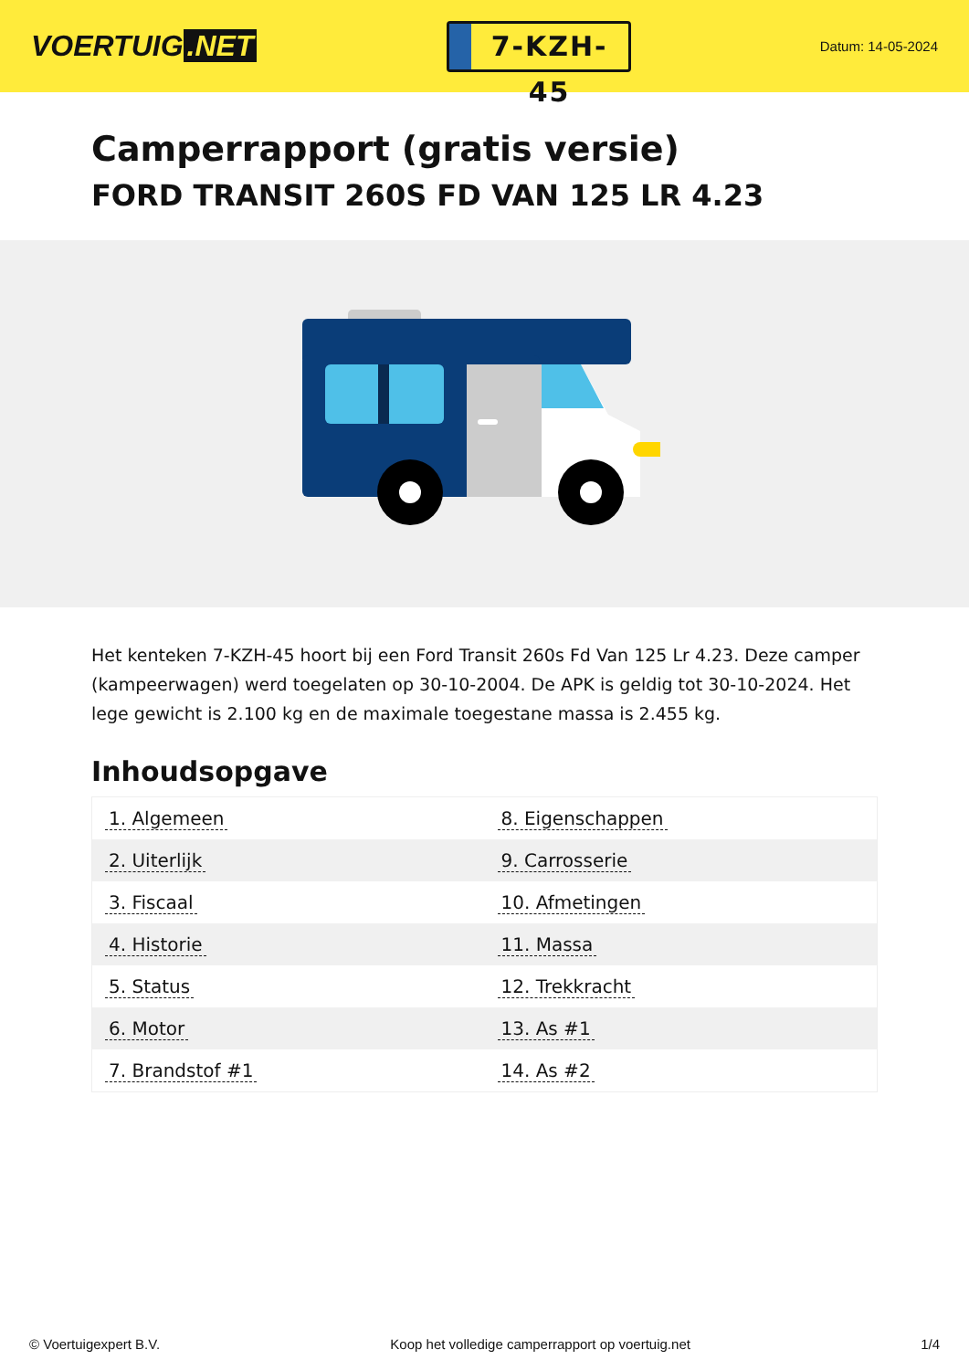VOERTUIG.NET
7-KZH-45
Datum: 14-05-2024
Camperrapport (gratis versie)
FORD TRANSIT 260S FD VAN 125 LR 4.23
Het kenteken 7-KZH-45 hoort bij een Ford Transit 260s Fd Van 125 Lr 4.23. Deze camper (kampeerwagen) werd toegelaten op 30-10-2004. De APK is geldig tot 30-10-2024. Het lege gewicht is 2.100 kg en de maximale toegestane massa is 2.455 kg.
Inhoudsopgave
| 1. Algemeen | 8. Eigenschappen |
| 2. Uiterlijk | 9. Carrosserie |
| 3. Fiscaal | 10. Afmetingen |
| 4. Historie | 11. Massa |
| 5. Status | 12. Trekkracht |
| 6. Motor | 13. As #1 |
| 7. Brandstof #1 | 14. As #2 |
© Voertuigexpert B.V. Koop het volledige camperrapport op voertuig.net 1/4